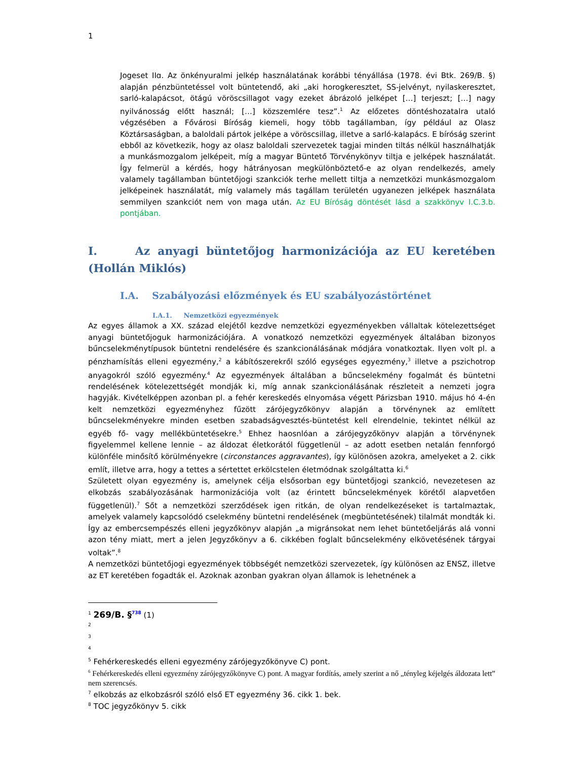1
Jogeset IIɑ. Az önkényuralmi jelkép használatának korábbi tényállása (1978. évi Btk. 269/B. §) alapján pénzbüntetéssel volt büntetendő, aki „aki horogkeresztet, SS-jelvényt, nyilaskeresztet, sarló-kalapácsot, ötágú vöröscsillagot vagy ezeket ábrázoló jelképet […] terjeszt; […] nagy nyilvánosság előtt használ; […] közszemlére tesz”.<sup>1</sup> Az előzetes döntéshozatalra utaló végzésében a Fővárosi Bíróság kiemeli, hogy több tagállamban, így például az Olasz Köztársaságban, a baloldali pártok jelképe a vöröscsillag, illetve a sarló-kalapács. E bíróság szerint ebből az következik, hogy az olasz baloldali szervezetek tagjai minden tiltás nélkül használhatják a munkásmozgalom jelképeit, míg a magyar Büntető Törvénykönyv tiltja e jelképek használatát. Így felmerül a kérdés, hogy hátrányosan megkülönböztető-e az olyan rendelkezés, amely valamely tagállamban büntetőjogi szankciók terhe mellett tiltja a nemzetközi munkásmozgalom jelképeinek használatát, míg valamely más tagállam területén ugyanezen jelképek használata semmilyen szankciót nem von maga után. Az EU Bíróság döntését lásd a szakkönyv I.C.3.b. pontjában.
I. Az anyagi büntetőjog harmonizációja az EU keretében (Hollán Miklós)
I.A. Szabályozási előzmények és EU szabályozástörténet
I.A.1. Nemzetközi egyezmények
Az egyes államok a XX. század elejétől kezdve nemzetközi egyezményekben vállaltak kötelezettséget anyagi büntetőjoguk harmonizációjára. A vonatkozó nemzetközi egyezmények általában bizonyos bűncselekménytípusok büntetni rendelésére és szankcionálásának módjára vonatkoztak. Ilyen volt pl. a pénzhamísítás elleni egyezmény,<sup>2</sup> a kábítószerekről szóló egységes egyezmény,<sup>3</sup> illetve a pszichotrop anyagokról szóló egyezmény.<sup>4</sup> Az egyezmények általában a bűncselekmény fogalmát és büntetni rendelésének kötelezettségét mondják ki, míg annak szankcionálásának részleteit a nemzeti jogra hagyják. Kivételképpen azonban pl. a fehér kereskedés elnyomása végett Párizsban 1910. május hó 4-én kelt nemzetközi egyezményhez fűzött zárójegyzőkönyv alapján a törvénynek az említett bűncselekményekre minden esetben szabadságvesztés-büntetést kell elrendelnie, tekintet nélkül az egyéb fő- vagy mellékbüntetésekre.<sup>5</sup> Ehhez haosnlóan a zárójegyzőkönyv alapján a törvénynek figyelemmel kellene lennie – az áldozat életkorától függetlenül – az adott esetben netalán fennforgó különféle minősítő körülményekre (circonstances aggravantes), így különösen azokra, amelyeket a 2. cikk említ, illetve arra, hogy a tettes a sértettet erkölcstelen életmódnak szolgáltatta ki.<sup>6</sup>
Született olyan egyezmény is, amelynek célja elsősorban egy büntetőjogi szankció, nevezetesen az elkobzás szabályozásának harmonizációja volt (az érintett bűncselekmények körétől alapvetően függetlenül).<sup>7</sup> Sőt a nemzetközi szerződések igen ritkán, de olyan rendelkezéseket is tartalmaztak, amelyek valamely kapcsolódó cselekmény büntetni rendelésének (megbüntetésének) tilalmát mondták ki. Így az embercsempészés elleni jegyzőkönyv alapján „a migránsokat nem lehet büntetőeljárás alá vonni azon tény miatt, mert a jelen Jegyzőkönyv a 6. cikkében foglalt bűncselekmény elkövetésének tárgyai voltak”.<sup>8</sup>
A nemzetközi büntetőjogi egyezmények többségét nemzetközi szervezetek, így különösen az ENSZ, illetve az ET keretében fogadták el. Azoknak azonban gyakran olyan államok is lehetnének a
<sup>1</sup> 269/B. §<sup>738</sup> (1)
<sup>2</sup>
<sup>3</sup>
<sup>4</sup>
<sup>5</sup> Fehérkereskedés elleni egyezmény zárójegyzőkönyve C) pont.
<sup>6</sup> Fehérkereskedés elleni egyezmény zárójegyzőkönyve C) pont. A magyar fordítás, amely szerint a nő „tényleg kéjelgés áldozata lett” nem szerencsés.
<sup>7</sup> elkobzás az elkobzásról szóló első ET egyezmény 36. cikk 1. bek.
<sup>8</sup> TOC jegyzőkönyv 5. cikk